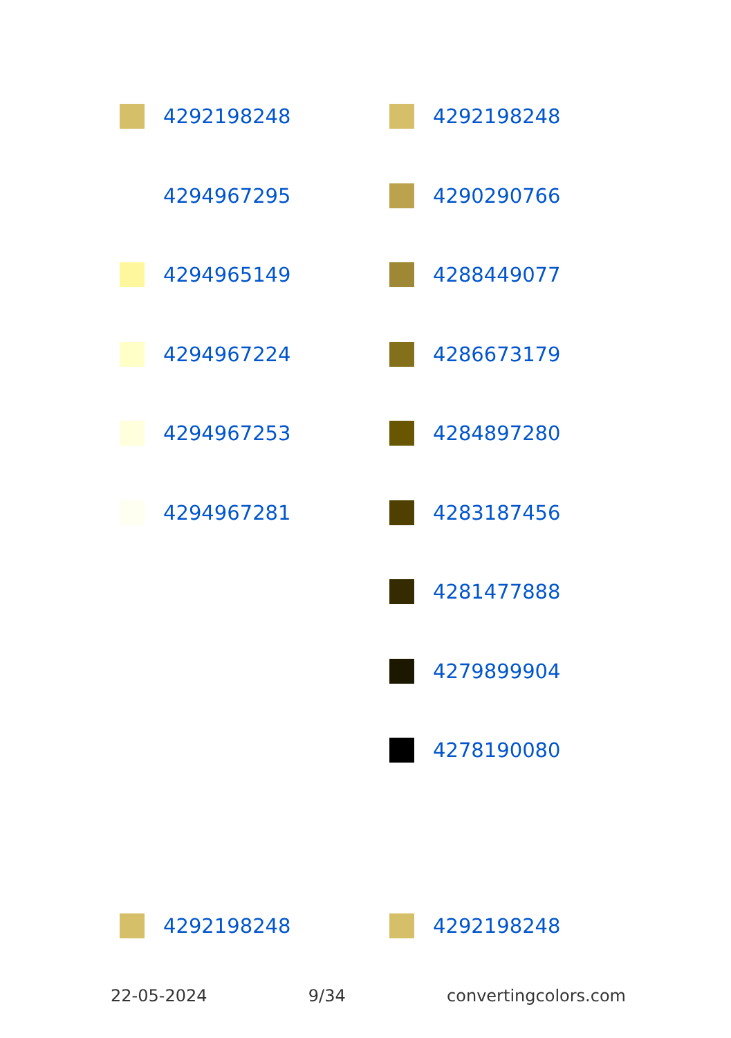4292198248
4294967295
4294965149
4294967224
4294967253
4294967281
4292198248
4290290766
4288449077
4286673179
4284897280
4283187456
4281477888
4279899904
4278190080
4292198248 4292198248
22-05-2024 9/34 convertingcolors.com